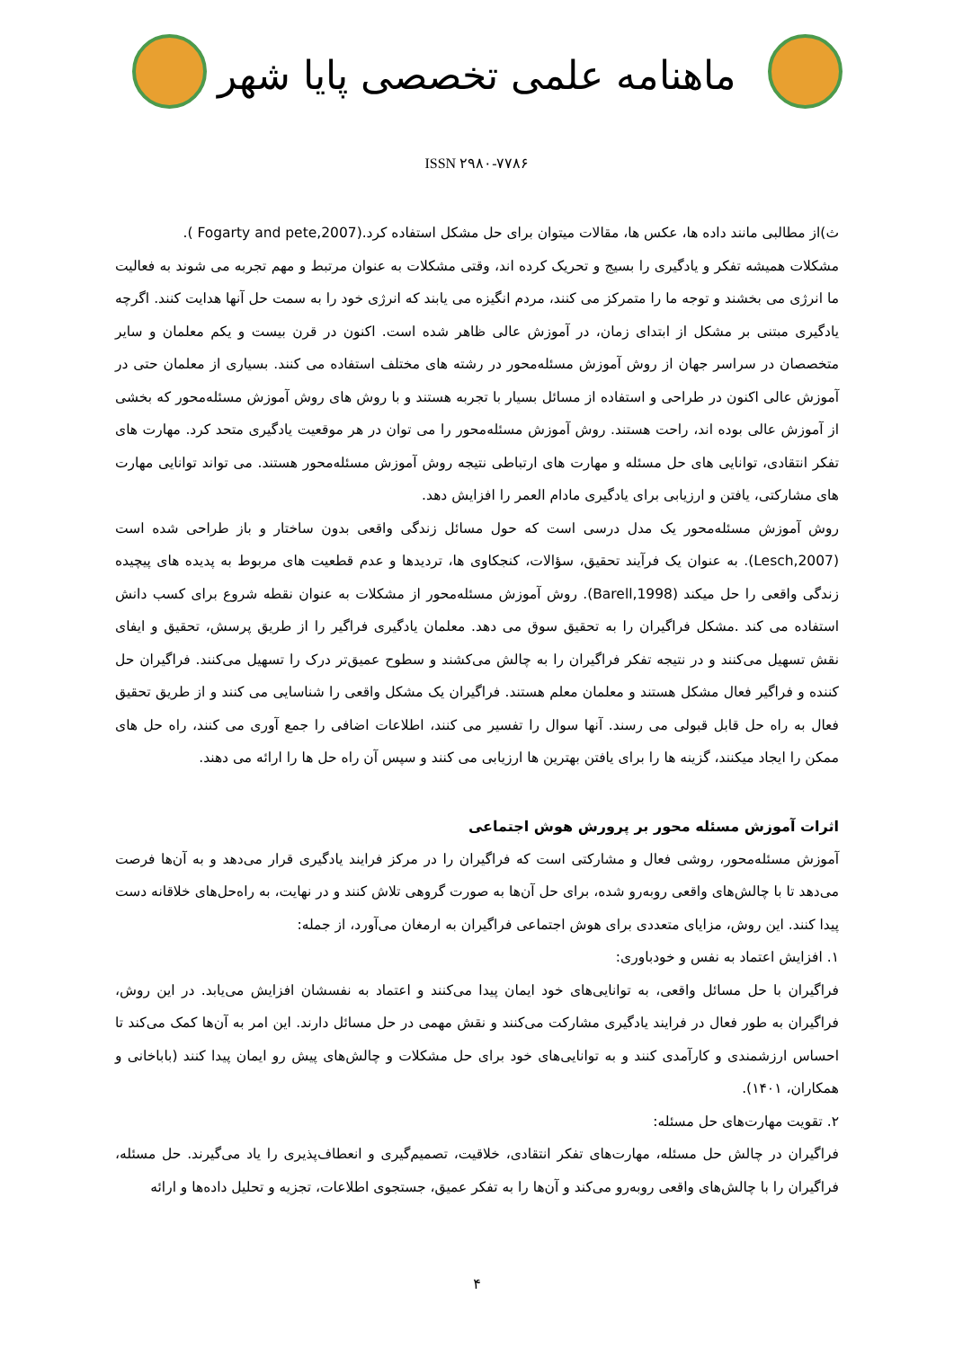ماهنامه علمی تخصصی پایا شهر
ISSN ۲۹۸۰-۷۷۸۶
ث)از مطالبی مانند داده ها، عکس ها، مقالات میتوان برای حل مشکل استفاده کرد.(Fogarty and pete,2007 ).
مشکلات همیشه تفکر و یادگیری را بسیج و تحریک کرده اند، وقتی مشکلات به عنوان مرتبط و مهم تجربه می شوند به فعالیت ما انرژی می بخشند و توجه ما را متمرکز می کنند، مردم انگیزه می یابند که انرژی خود را به سمت حل آنها هدایت کنند. اگرچه یادگیری مبتنی بر مشکل از ابتدای زمان، در آموزش عالی ظاهر شده است. اکنون در قرن بیست و یکم معلمان و سایر متخصصان در سراسر جهان از روش آموزش مسئله‌محور در رشته های مختلف استفاده می کنند. بسیاری از معلمان حتی در آموزش عالی اکنون در طراحی و استفاده از مسائل بسیار با تجربه هستند و با روش های روش آموزش مسئله‌محور که بخشی از آموزش عالی بوده اند، راحت هستند. روش آموزش مسئله‌محور را می توان در هر موقعیت یادگیری متحد کرد. مهارت های تفکر انتقادی، توانایی های حل مسئله و مهارت های ارتباطی نتیجه روش آموزش مسئله‌محور هستند. می تواند توانایی مهارت های مشارکتی، یافتن و ارزیابی برای یادگیری مادام العمر را افزایش دهد.
روش آموزش مسئله‌محور یک مدل درسی است که حول مسائل زندگی واقعی بدون ساختار و باز طراحی شده است (Lesch,2007). به عنوان یک فرآیند تحقیق، سؤالات، کنجکاوی ها، تردیدها و عدم قطعیت های مربوط به پدیده های پیچیده زندگی واقعی را حل میکند (Barell,1998). روش آموزش مسئله‌محور از مشکلات به عنوان نقطه شروع برای کسب دانش استفاده می کند .مشکل فراگیران را به تحقیق سوق می دهد. معلمان یادگیری فراگیر را از طریق پرسش، تحقیق و ایفای نقش تسهیل می‌کنند و در نتیجه تفکر فراگیران را به چالش می‌کشند و سطوح عمیق‌تر درک را تسهیل می‌کنند. فراگیران حل کننده و فراگیر فعال مشکل هستند و معلمان معلم هستند. فراگیران یک مشکل واقعی را شناسایی می کنند و از طریق تحقیق فعال به راه حل قابل قبولی می رسند. آنها سوال را تفسیر می کنند، اطلاعات اضافی را جمع آوری می کنند، راه حل های ممکن را ایجاد میکنند، گزینه ها را برای یافتن بهترین ها ارزیابی می کنند و سپس آن راه حل ها را ارائه می دهند.
اثرات آموزش مسئله محور بر پرورش هوش اجتماعی
آموزش مسئله‌محور، روشی فعال و مشارکتی است که فراگیران را در مرکز فرایند یادگیری قرار می‌دهد و به آن‌ها فرصت می‌دهد تا با چالش‌های واقعی روبه‌رو شده، برای حل آن‌ها به صورت گروهی تلاش کنند و در نهایت، به راه‌حل‌های خلاقانه دست پیدا کنند. این روش، مزایای متعددی برای هوش اجتماعی فراگیران به ارمغان می‌آورد، از جمله:
۱. افزایش اعتماد به نفس و خودباوری:
فراگیران با حل مسائل واقعی، به توانایی‌های خود ایمان پیدا می‌کنند و اعتماد به نفسشان افزایش می‌یابد. در این روش، فراگیران به طور فعال در فرایند یادگیری مشارکت می‌کنند و نقش مهمی در حل مسائل دارند. این امر به آن‌ها کمک می‌کند تا احساس ارزشمندی و کارآمدی کنند و به توانایی‌های خود برای حل مشکلات و چالش‌های پیش رو ایمان پیدا کنند (باباخانی و همکاران، ۱۴۰۱).
۲. تقویت مهارت‌های حل مسئله:
فراگیران در چالش حل مسئله، مهارت‌های تفکر انتقادی، خلاقیت، تصمیم‌گیری و انعطاف‌پذیری را یاد می‌گیرند. حل مسئله، فراگیران را با چالش‌های واقعی روبه‌رو می‌کند و آن‌ها را به تفکر عمیق، جستجوی اطلاعات، تجزیه و تحلیل داده‌ها و ارائه
۴